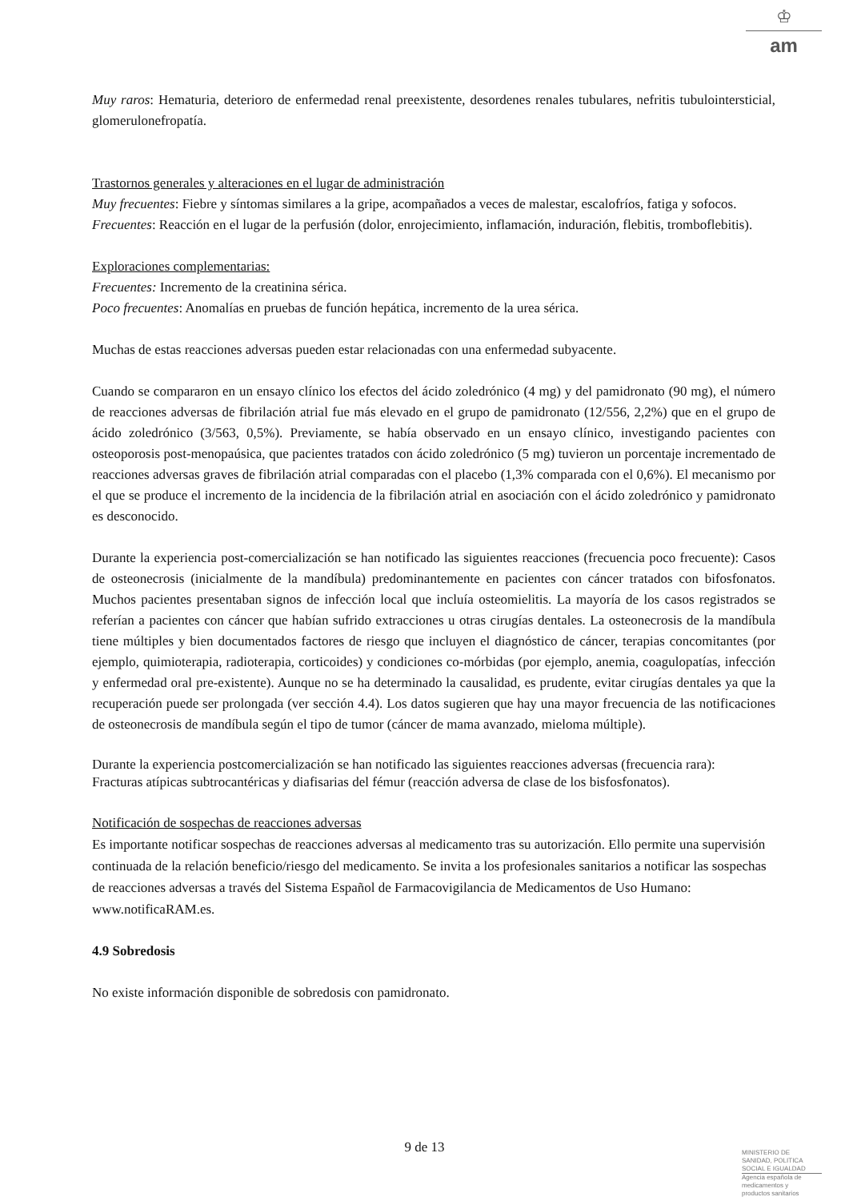♔
am
Muy raros: Hematuria, deterioro de enfermedad renal preexistente, desordenes renales tubulares, nefritis tubulointersticial, glomerulonefropatía.
Trastornos generales y alteraciones en el lugar de administración
Muy frecuentes: Fiebre y síntomas similares a la gripe, acompañados a veces de malestar, escalofríos, fatiga y sofocos.
Frecuentes: Reacción en el lugar de la perfusión (dolor, enrojecimiento, inflamación, induración, flebitis, tromboflebitis).
Exploraciones complementarias:
Frecuentes: Incremento de la creatinina sérica.
Poco frecuentes: Anomalías en pruebas de función hepática, incremento de la urea sérica.
Muchas de estas reacciones adversas pueden estar relacionadas con una enfermedad subyacente.
Cuando se compararon en un ensayo clínico los efectos del ácido zoledrónico (4 mg) y del pamidronato (90 mg), el número de reacciones adversas de fibrilación atrial fue más elevado en el grupo de pamidronato (12/556, 2,2%) que en el grupo de ácido zoledrónico (3/563, 0,5%). Previamente, se había observado en un ensayo clínico, investigando pacientes con osteoporosis post-menopaúsica, que pacientes tratados con ácido zoledrónico (5 mg) tuvieron un porcentaje incrementado de reacciones adversas graves de fibrilación atrial comparadas con el placebo (1,3% comparada con el 0,6%). El mecanismo por el que se produce el incremento de la incidencia de la fibrilación atrial en asociación con el ácido zoledrónico y pamidronato es desconocido.
Durante la experiencia post-comercialización se han notificado las siguientes reacciones (frecuencia poco frecuente): Casos de osteonecrosis (inicialmente de la mandíbula) predominantemente en pacientes con cáncer tratados con bifosfonatos. Muchos pacientes presentaban signos de infección local que incluía osteomielitis. La mayoría de los casos registrados se referían a pacientes con cáncer que habían sufrido extracciones u otras cirugías dentales. La osteonecrosis de la mandíbula tiene múltiples y bien documentados factores de riesgo que incluyen el diagnóstico de cáncer, terapias concomitantes (por ejemplo, quimioterapia, radioterapia, corticoides) y condiciones co-mórbidas (por ejemplo, anemia, coagulopatías, infección y enfermedad oral pre-existente). Aunque no se ha determinado la causalidad, es prudente, evitar cirugías dentales ya que la recuperación puede ser prolongada (ver sección 4.4). Los datos sugieren que hay una mayor frecuencia de las notificaciones de osteonecrosis de mandíbula según el tipo de tumor (cáncer de mama avanzado, mieloma múltiple).
Durante la experiencia postcomercialización se han notificado las siguientes reacciones adversas (frecuencia rara):
Fracturas atípicas subtrocantéricas y diafisarias del fémur (reacción adversa de clase de los bisfosfonatos).
Notificación de sospechas de reacciones adversas
Es importante notificar sospechas de reacciones adversas al medicamento tras su autorización. Ello permite una supervisión continuada de la relación beneficio/riesgo del medicamento. Se invita a los profesionales sanitarios a notificar las sospechas de reacciones adversas a través del Sistema Español de Farmacovigilancia de Medicamentos de Uso Humano: www.notificaRAM.es.
4.9 Sobredosis
No existe información disponible de sobredosis con pamidronato.
9 de 13
MINISTERIO DE
SANIDAD, POLITICA
SOCIAL E IGUALDAD
Agencia española de
medicamentos y
productos sanitarios